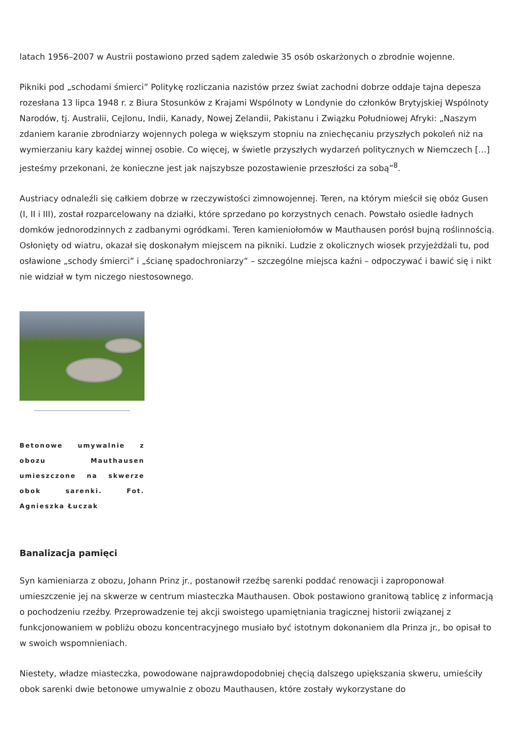latach 1956–2007 w Austrii postawiono przed sądem zaledwie 35 osób oskarżonych o zbrodnie wojenne.
Pikniki pod „schodami śmierci” Politykę rozliczania nazistów przez świat zachodni dobrze oddaje tajna depesza rozesłana 13 lipca 1948 r. z Biura Stosunków z Krajami Wspólnoty w Londynie do członków Brytyjskiej Wspólnoty Narodów, tj. Australii, Cejlonu, Indii, Kanady, Nowej Zelandii, Pakistanu i Związku Południowej Afryki: „Naszym zdaniem karanie zbrodniarzy wojennych polega w większym stopniu na zniechęcaniu przyszłych pokoleń niż na wymierzaniu kary każdej winnej osobie. Co więcej, w świetle przyszłych wydarzeń politycznych w Niemczech […] jesteśmy przekonani, że konieczne jest jak najszybsze pozostawienie przeszłości za sobą”<sup>8</sup>.
Austriacy odnaleźli się całkiem dobrze w rzeczywistości zimnowojennej. Teren, na którym mieścił się obóz Gusen (I, II i III), został rozparcelowany na działki, które sprzedano po korzystnych cenach. Powstało osiedle ładnych domków jednorodzinnych z zadbanymi ogródkami. Teren kamieniołomów w Mauthausen porósł bujną roślinnością. Osłonięty od wiatru, okazał się doskonałym miejscem na pikniki. Ludzie z okolicznych wiosek przyjeżdżali tu, pod osławione „schody śmierci” i „ścianę spadochroniarzy” – szczególne miejsca kaźni – odpoczywać i bawić się i nikt nie widział w tym niczego niestosownego.
Betonowe umywalnie z obozu Mauthausen umieszczone na skwerze obok sarenki. Fot. Agnieszka Łuczak
Banalizacja pamięci
Syn kamieniarza z obozu, Johann Prinz jr., postanowił rzeźbę sarenki poddać renowacji i zaproponował umieszczenie jej na skwerze w centrum miasteczka Mauthausen. Obok postawiono granitową tablicę z informacją o pochodzeniu rzeźby. Przeprowadzenie tej akcji swoistego upamiętniania tragicznej historii związanej z funkcjonowaniem w pobliżu obozu koncentracyjnego musiało być istotnym dokonaniem dla Prinza jr., bo opisał to w swoich wspomnieniach.
Niestety, władze miasteczka, powodowane najprawdopodobniej chęcią dalszego upiększania skweru, umieściły obok sarenki dwie betonowe umywalnie z obozu Mauthausen, które zostały wykorzystane do